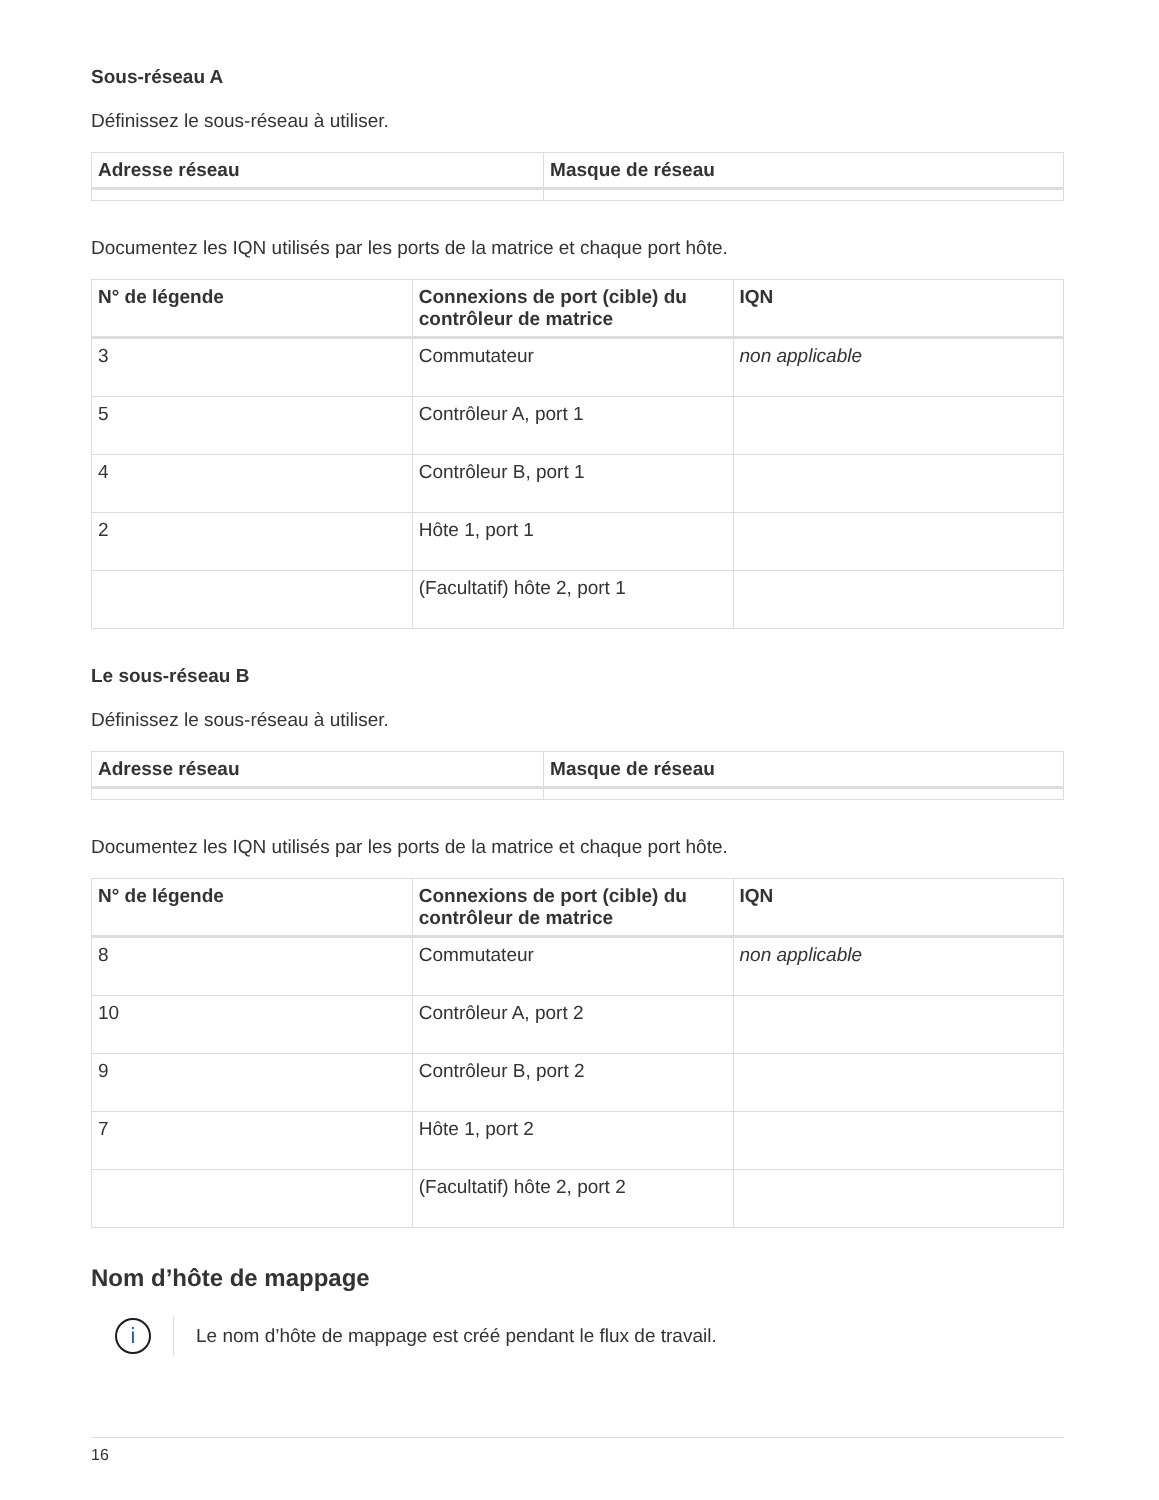Sous-réseau A
Définissez le sous-réseau à utiliser.
| Adresse réseau | Masque de réseau |
| --- | --- |
Documentez les IQN utilisés par les ports de la matrice et chaque port hôte.
| N° de légende | Connexions de port (cible) du contrôleur de matrice | IQN |
| --- | --- | --- |
| 3 | Commutateur | non applicable |
| 5 | Contrôleur A, port 1 | |
| 4 | Contrôleur B, port 1 | |
| 2 | Hôte 1, port 1 | |
| | (Facultatif) hôte 2, port 1 | |
Le sous-réseau B
Définissez le sous-réseau à utiliser.
| Adresse réseau | Masque de réseau |
| --- | --- |
Documentez les IQN utilisés par les ports de la matrice et chaque port hôte.
| N° de légende | Connexions de port (cible) du contrôleur de matrice | IQN |
| --- | --- | --- |
| 8 | Commutateur | non applicable |
| 10 | Contrôleur A, port 2 | |
| 9 | Contrôleur B, port 2 | |
| 7 | Hôte 1, port 2 | |
| | (Facultatif) hôte 2, port 2 | |
Nom d’hôte de mappage
i
Le nom d’hôte de mappage est créé pendant le flux de travail.
16